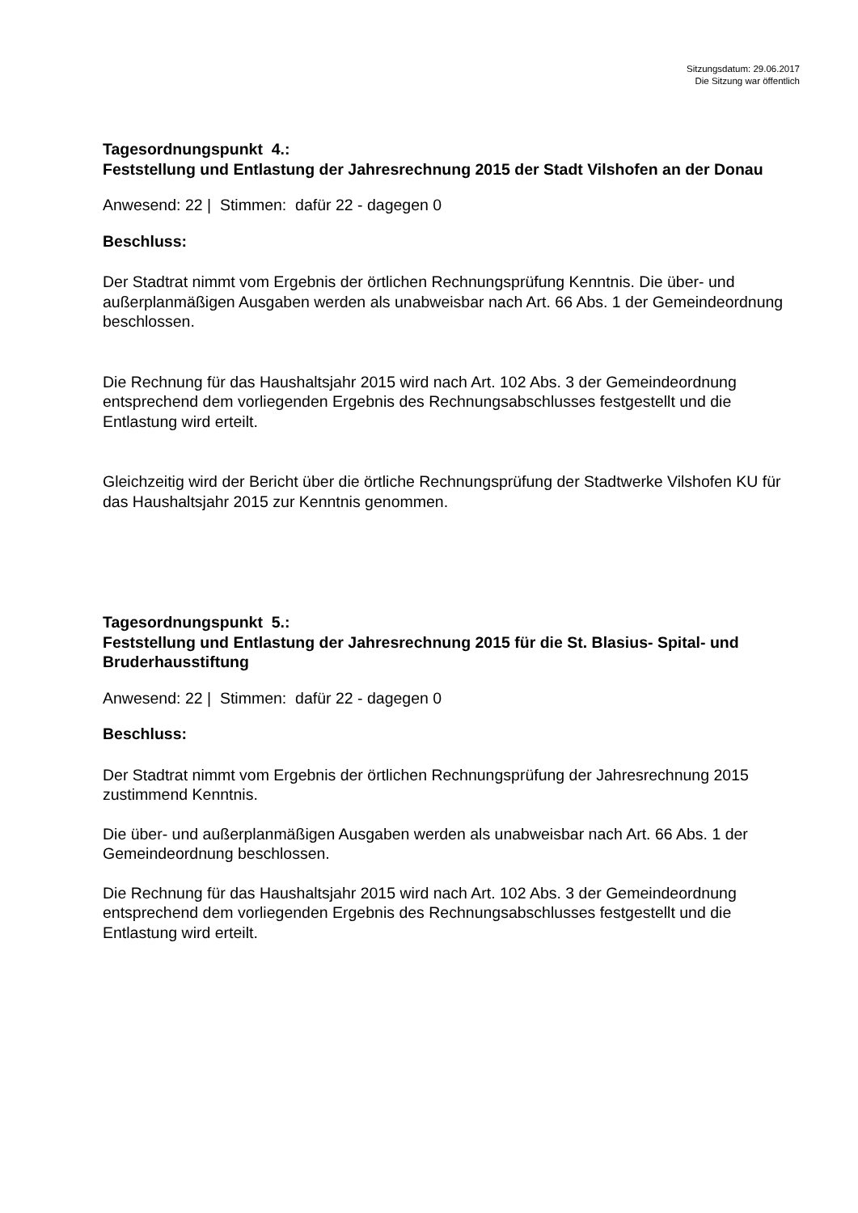Sitzungsdatum: 29.06.2017
Die Sitzung war öffentlich
Tagesordnungspunkt 4.:
Feststellung und Entlastung der Jahresrechnung 2015 der Stadt Vilshofen an der Donau
Anwesend: 22 | Stimmen: dafür 22 - dagegen 0
Beschluss:
Der Stadtrat nimmt vom Ergebnis der örtlichen Rechnungsprüfung Kenntnis. Die über- und außerplanmäßigen Ausgaben werden als unabweisbar nach Art. 66 Abs. 1 der Gemeindeordnung beschlossen.
Die Rechnung für das Haushaltsjahr 2015 wird nach Art. 102 Abs. 3 der Gemeindeordnung entsprechend dem vorliegenden Ergebnis des Rechnungsabschlusses festgestellt und die Entlastung wird erteilt.
Gleichzeitig wird der Bericht über die örtliche Rechnungsprüfung der Stadtwerke Vilshofen KU für das Haushaltsjahr 2015 zur Kenntnis genommen.
Tagesordnungspunkt 5.:
Feststellung und Entlastung der Jahresrechnung 2015 für die St. Blasius- Spital- und Bruderhausstiftung
Anwesend: 22 | Stimmen: dafür 22 - dagegen 0
Beschluss:
Der Stadtrat nimmt vom Ergebnis der örtlichen Rechnungsprüfung der Jahresrechnung 2015 zustimmend Kenntnis.
Die über- und außerplanmäßigen Ausgaben werden als unabweisbar nach Art. 66 Abs. 1 der Gemeindeordnung beschlossen.
Die Rechnung für das Haushaltsjahr 2015 wird nach Art. 102 Abs. 3 der Gemeindeordnung entsprechend dem vorliegenden Ergebnis des Rechnungsabschlusses festgestellt und die Entlastung wird erteilt.